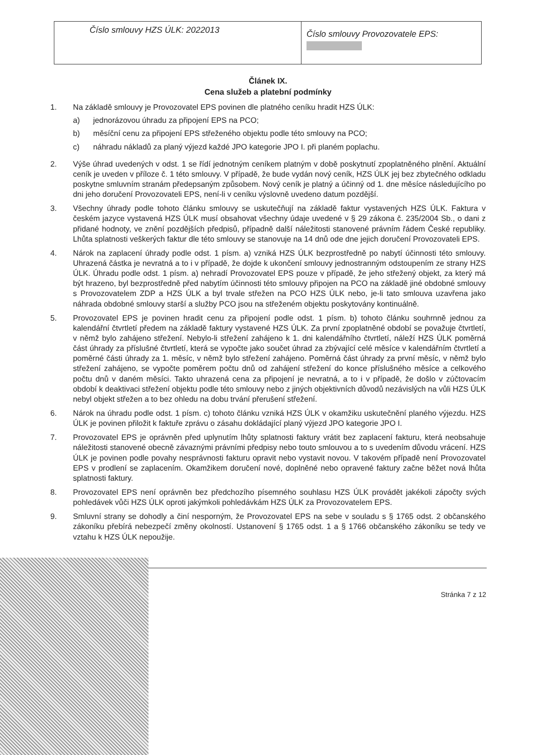| Číslo smlouvy HZS ÚLK: 2022013 | Číslo smlouvy Provozovatele EPS: |
Článek IX.
Cena služeb a platební podmínky
1. Na základě smlouvy je Provozovatel EPS povinen dle platného ceníku hradit HZS ÚLK:
a) jednorázovou úhradu za připojení EPS na PCO;
b) měsíční cenu za připojení EPS střeženého objektu podle této smlouvy na PCO;
c) náhradu nákladů za planý výjezd každé JPO kategorie JPO I. při planém poplachu.
2. Výše úhrad uvedených v odst. 1 se řídí jednotným ceníkem platným v době poskytnutí zpoplatněného plnění. Aktuální ceník je uveden v příloze č. 1 této smlouvy. V případě, že bude vydán nový ceník, HZS ÚLK jej bez zbytečného odkladu poskytne smluvním stranám předepsaným způsobem. Nový ceník je platný a účinný od 1. dne měsíce následujícího po dni jeho doručení Provozovateli EPS, není-li v ceníku výslovně uvedeno datum pozdější.
3. Všechny úhrady podle tohoto článku smlouvy se uskutečňují na základě faktur vystavených HZS ÚLK. Faktura v českém jazyce vystavená HZS ÚLK musí obsahovat všechny údaje uvedené v § 29 zákona č. 235/2004 Sb., o dani z přidané hodnoty, ve znění pozdějších předpisů, případně další náležitosti stanovené právním řádem České republiky. Lhůta splatnosti veškerých faktur dle této smlouvy se stanovuje na 14 dnů ode dne jejich doručení Provozovateli EPS.
4. Nárok na zaplacení úhrady podle odst. 1 písm. a) vzniká HZS ÚLK bezprostředně po nabytí účinnosti této smlouvy. Uhrazená částka je nevratná a to i v případě, že dojde k ukončení smlouvy jednostranným odstoupením ze strany HZS ÚLK. Úhradu podle odst. 1 písm. a) nehradí Provozovatel EPS pouze v případě, že jeho střežený objekt, za který má být hrazeno, byl bezprostředně před nabytím účinnosti této smlouvy připojen na PCO na základě jiné obdobné smlouvy s Provozovatelem ZDP a HZS ÚLK a byl trvale střežen na PCO HZS ÚLK nebo, je-li tato smlouva uzavřena jako náhrada obdobné smlouvy starší a služby PCO jsou na střeženém objektu poskytovány kontinuálně.
5. Provozovatel EPS je povinen hradit cenu za připojení podle odst. 1 písm. b) tohoto článku souhrnně jednou za kalendářní čtvrtletí předem na základě faktury vystavené HZS ÚLK. Za první zpoplatněné období se považuje čtvrtletí, v němž bylo zahájeno střežení. Nebylo-li střežení zahájeno k 1. dni kalendářního čtvrtletí, náleží HZS ÚLK poměrná část úhrady za příslušné čtvrtletí, která se vypočte jako součet úhrad za zbývající celé měsíce v kalendářním čtvrtletí a poměrné části úhrady za 1. měsíc, v němž bylo střežení zahájeno. Poměrná část úhrady za první měsíc, v němž bylo střežení zahájeno, se vypočte poměrem počtu dnů od zahájení střežení do konce příslušného měsíce a celkového počtu dnů v daném měsíci. Takto uhrazená cena za připojení je nevratná, a to i v případě, že došlo v zúčtovacím období k deaktivaci střežení objektu podle této smlouvy nebo z jiných objektivních důvodů nezávislých na vůli HZS ÚLK nebyl objekt střežen a to bez ohledu na dobu trvání přerušení střežení.
6. Nárok na úhradu podle odst. 1 písm. c) tohoto článku vzniká HZS ÚLK v okamžiku uskutečnění planého výjezdu. HZS ÚLK je povinen přiložit k faktuře zprávu o zásahu dokládající planý výjezd JPO kategorie JPO I.
7. Provozovatel EPS je oprávněn před uplynutím lhůty splatnosti faktury vrátit bez zaplacení fakturu, která neobsahuje náležitosti stanovené obecně závaznými právními předpisy nebo touto smlouvou a to s uvedením důvodu vrácení. HZS ÚLK je povinen podle povahy nesprávnosti fakturu opravit nebo vystavit novou. V takovém případě není Provozovatel EPS v prodlení se zaplacením. Okamžikem doručení nové, doplněné nebo opravené faktury začne běžet nová lhůta splatnosti faktury.
8. Provozovatel EPS není oprávněn bez předchozího písemného souhlasu HZS ÚLK provádět jakékoli zápočty svých pohledávek vůči HZS ÚLK oproti jakýmkoli pohledávkám HZS ÚLK za Provozovatelem EPS.
9. Smluvní strany se dohodly a činí nesporným, že Provozovatel EPS na sebe v souladu s § 1765 odst. 2 občanského zákoníku přebírá nebezpečí změny okolností. Ustanovení § 1765 odst. 1 a § 1766 občanského zákoníku se tedy ve vztahu k HZS ÚLK nepoužije.
Stránka 7 z 12